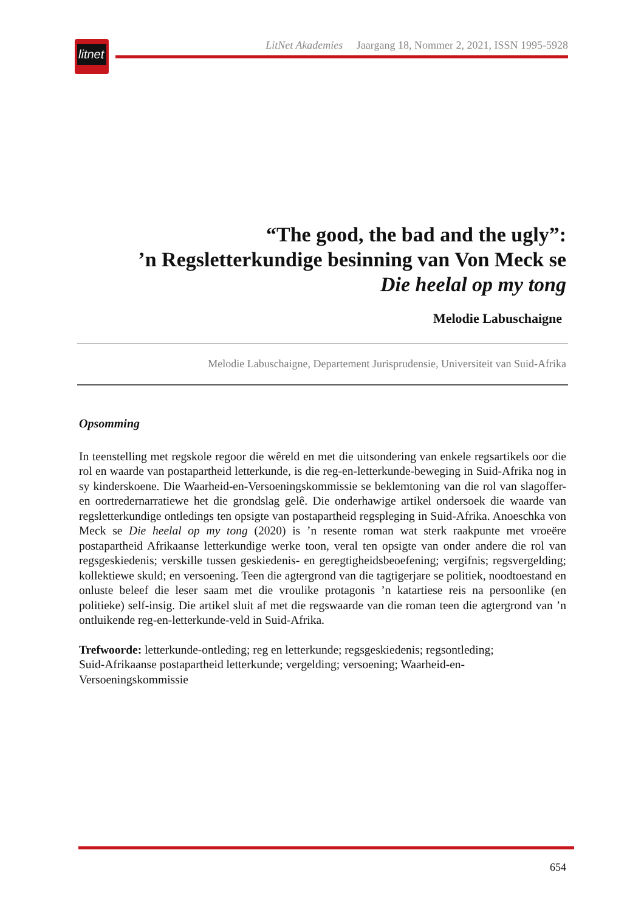litnet
LitNet Akademies Jaargang 18, Nommer 2, 2021, ISSN 1995-5928
“The good, the bad and the ugly”:
’n Regsletterkundige besinning van Von Meck se
Die heelal op my tong
Melodie Labuschaigne
Melodie Labuschaigne, Departement Jurisprudensie, Universiteit van Suid-Afrika
Opsomming
In teenstelling met regskole regoor die wêreld en met die uitsondering van enkele regsartikels oor die rol en waarde van postapartheid letterkunde, is die reg-en-letterkunde-beweging in Suid-Afrika nog in sy kinderskoene. Die Waarheid-en-Versoeningskommissie se beklemtoning van die rol van slagoffer- en oortredernarratiewe het die grondslag gelê. Die onderhawige artikel ondersoek die waarde van regsletterkundige ontledings ten opsigte van postapartheid regspleging in Suid-Afrika. Anoeschka von Meck se Die heelal op my tong (2020) is ’n resente roman wat sterk raakpunte met vroeëre postapartheid Afrikaanse letterkundige werke toon, veral ten opsigte van onder andere die rol van regsgeskiedenis; verskille tussen geskiedenis- en geregtigheidsbeoefening; vergifnis; regsvergelding; kollektiewe skuld; en versoening. Teen die agtergrond van die tagtigerjare se politiek, noodtoestand en onluste beleef die leser saam met die vroulike protagonis ’n katartiese reis na persoonlike (en politieke) self-insig. Die artikel sluit af met die regswaarde van die roman teen die agtergrond van ’n ontluikende reg-en-letterkunde-veld in Suid-Afrika.
Trefwoorde: letterkunde-ontleding; reg en letterkunde; regsgeskiedenis; regsontleding;
Suid-Afrikaanse postapartheid letterkunde; vergelding; versoening; Waarheid-en-
Versoeningskommissie
654